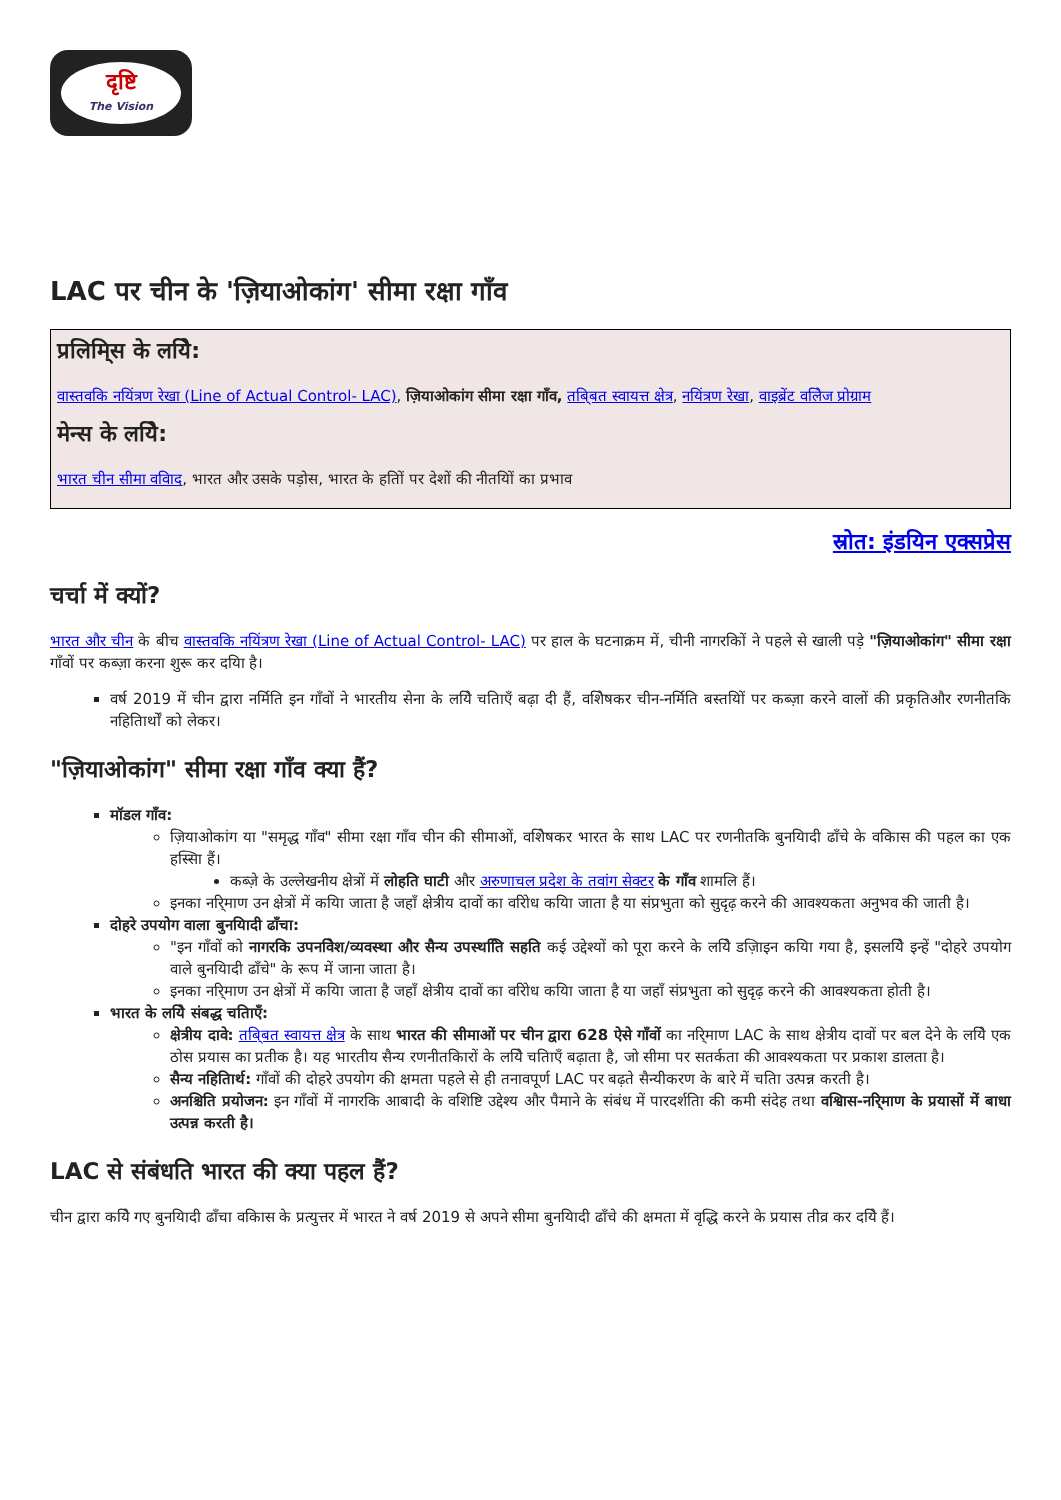दृष्टि
The Vision
LAC पर चीन के 'ज़ियाओकांग' सीमा रक्षा गाँव
प्रलिमि्स के लयिे:
वास्तवकि नयिंत्रण रेखा (Line of Actual Control- LAC), ज़ियाओकांग सीमा रक्षा गाँव, तबि्बत स्वायत्त क्षेत्र, नयिंत्रण रेखा, वाइब्रेंट वलिेज प्रोग्राम
मेन्स के लयिे:
भारत चीन सीमा ववािद, भारत और उसके पड़ोस, भारत के हतिों पर देशों की नीतयिों का प्रभाव
स्रोत: इंडयिन एक्सप्रेस
चर्चा में क्यों?
भारत और चीन के बीच वास्तवकि नयिंत्रण रेखा (Line of Actual Control- LAC) पर हाल के घटनाक्रम में, चीनी नागरकिों ने पहले से खाली पड़े "ज़ियाओकांग" सीमा रक्षा गाँवों पर कब्ज़ा करना शुरू कर दयिा है।
वर्ष 2019 में चीन द्वारा नर्मिति इन गाँवों ने भारतीय सेना के लयिे चतिाएँ बढ़ा दी हैं, वशिेषकर चीन-नर्मिति बस्तयिों पर कब्ज़ा करने वालों की प्रकृतिऔर रणनीतकि नहितिार्थों को लेकर।
"ज़ियाओकांग" सीमा रक्षा गाँव क्या हैं?
मॉडल गाँव:
ज़ियाओकांग या "समृद्ध गाँव" सीमा रक्षा गाँव चीन की सीमाओं, वशिेषकर भारत के साथ LAC पर रणनीतकि बुनयिादी ढाँचे के वकिास की पहल का एक हस्सिा हैं।
कब्ज़े के उल्लेखनीय क्षेत्रों में लोहति घाटी और अरुणाचल प्रदेश के तवांग सेक्टर के गाँव शामलि हैं।
इनका नरि्माण उन क्षेत्रों में कयिा जाता है जहाँ क्षेत्रीय दावों का वरिोध कयिा जाता है या संप्रभुता को सुदृढ़ करने की आवश्यकता अनुभव की जाती है।
दोहरे उपयोग वाला बुनयिादी ढाँचा:
"इन गाँवों को नागरकि उपनविेश/व्यवस्था और सैन्य उपस्थतिि सहति कई उद्देश्यों को पूरा करने के लयिे डज़िाइन कयिा गया है, इसलयिे इन्हें "दोहरे उपयोग वाले बुनयिादी ढाँचे" के रूप में जाना जाता है।
इनका नरि्माण उन क्षेत्रों में कयिा जाता है जहाँ क्षेत्रीय दावों का वरिोध कयिा जाता है या जहाँ संप्रभुता को सुदृढ़ करने की आवश्यकता होती है।
भारत के लयिे संबद्ध चतिाएँ:
क्षेत्रीय दावे: तबि्बत स्वायत्त क्षेत्र के साथ भारत की सीमाओं पर चीन द्वारा 628 ऐसे गाँवों का नरि्माण LAC के साथ क्षेत्रीय दावों पर बल देने के लयिे एक ठोस प्रयास का प्रतीक है। यह भारतीय सैन्य रणनीतकिारों के लयिे चतिाएँ बढ़ाता है, जो सीमा पर सतर्कता की आवश्यकता पर प्रकाश डालता है।
सैन्य नहितिार्थ: गाँवों की दोहरे उपयोग की क्षमता पहले से ही तनावपूर्ण LAC पर बढ़ते सैन्यीकरण के बारे में चतिा उत्पन्न करती है।
अनश्चिति प्रयोजन: इन गाँवों में नागरकि आबादी के वशिष्टि उद्देश्य और पैमाने के संबंध में पारदर्शतिा की कमी संदेह तथा वश्विास-नरि्माण के प्रयासों में बाधा उत्पन्न करती है।
LAC से संबंधति भारत की क्या पहल हैं?
चीन द्वारा कयिे गए बुनयिादी ढाँचा वकिास के प्रत्युत्तर में भारत ने वर्ष 2019 से अपने सीमा बुनयिादी ढाँचे की क्षमता में वृद्धि करने के प्रयास तीव्र कर दयिे हैं।